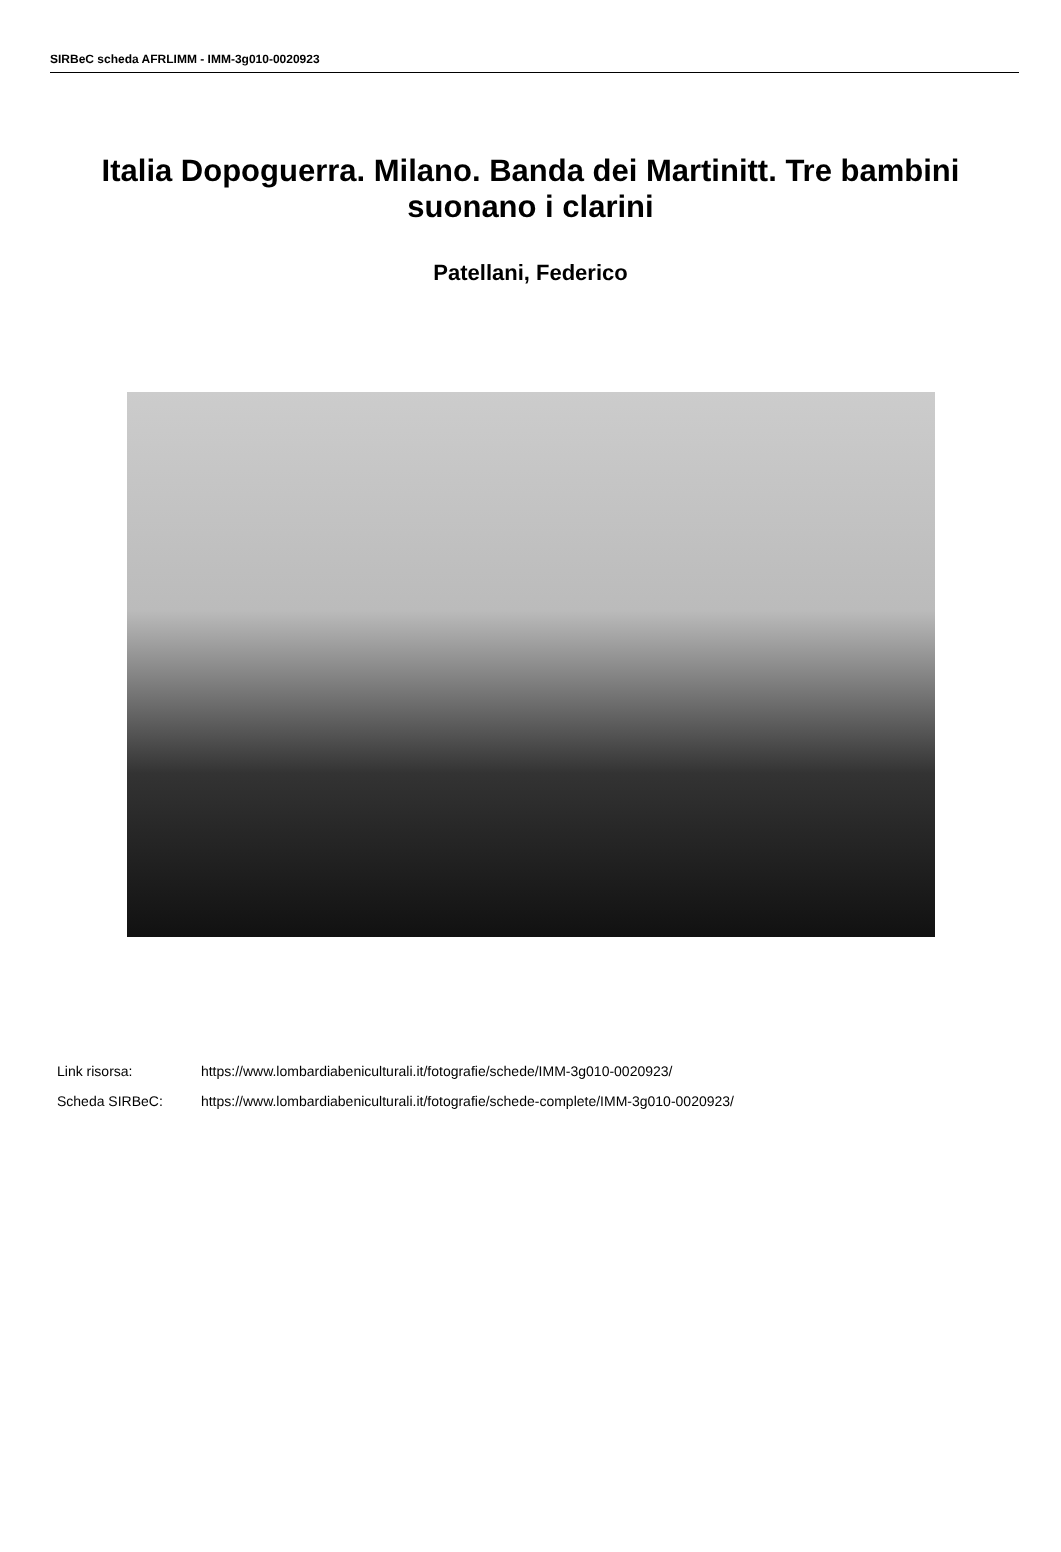SIRBeC scheda AFRLIMM - IMM-3g010-0020923
Italia Dopoguerra. Milano. Banda dei Martinitt. Tre bambini suonano i clarini
Patellani, Federico
Link risorsa: https://www.lombardiabeniculturali.it/fotografie/schede/IMM-3g010-0020923/
Scheda SIRBeC: https://www.lombardiabeniculturali.it/fotografie/schede-complete/IMM-3g010-0020923/